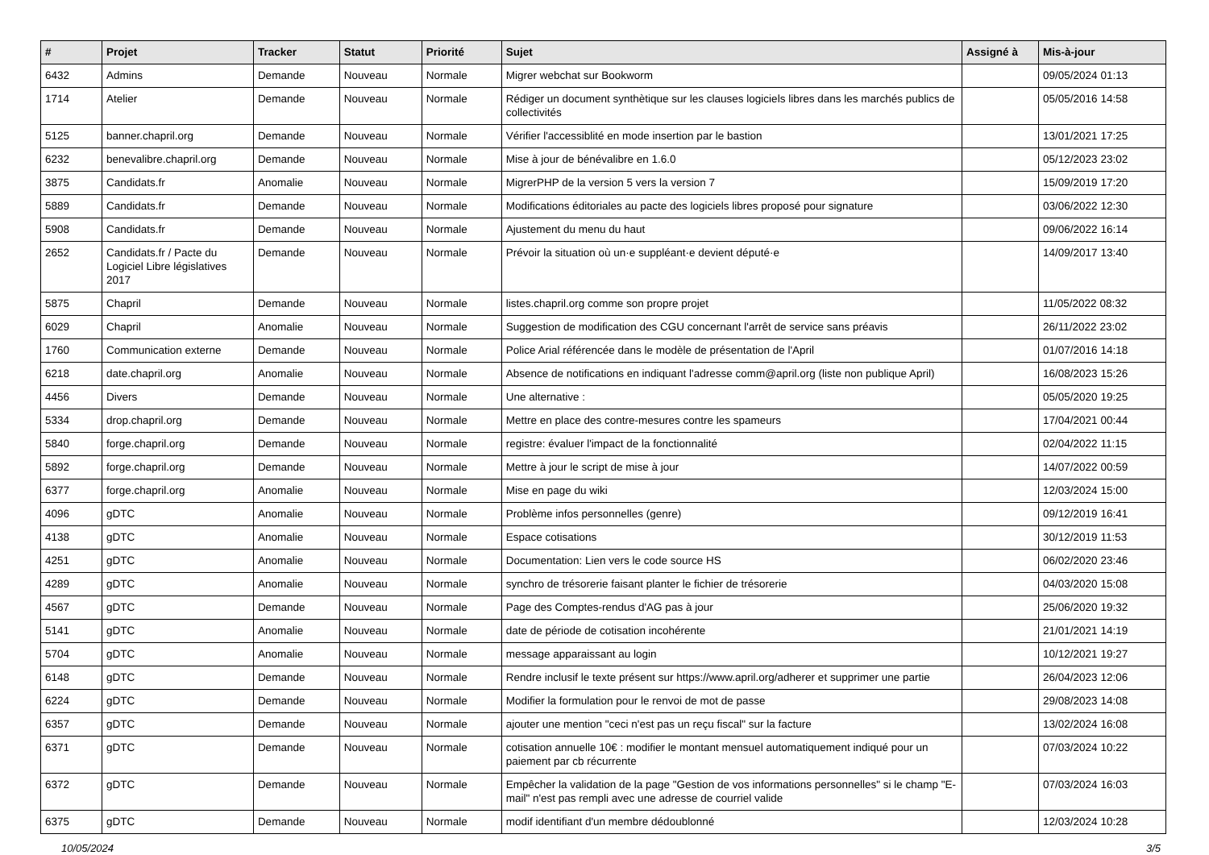| # | Projet | Tracker | Statut | Priorité | Sujet | Assigné à | Mis-à-jour |
| --- | --- | --- | --- | --- | --- | --- | --- |
| 6432 | Admins | Demande | Nouveau | Normale | Migrer webchat sur Bookworm | | 09/05/2024 01:13 |
| 1714 | Atelier | Demande | Nouveau | Normale | Rédiger un document synthètique sur les clauses logiciels libres dans les marchés publics de collectivités | | 05/05/2016 14:58 |
| 5125 | banner.chapril.org | Demande | Nouveau | Normale | Vérifier l'accessiblité en mode insertion par le bastion | | 13/01/2021 17:25 |
| 6232 | benevalibre.chapril.org | Demande | Nouveau | Normale | Mise à jour de bénévalibre en 1.6.0 | | 05/12/2023 23:02 |
| 3875 | Candidats.fr | Anomalie | Nouveau | Normale | MigrerPHP de la version 5 vers la version 7 | | 15/09/2019 17:20 |
| 5889 | Candidats.fr | Demande | Nouveau | Normale | Modifications éditoriales au pacte des logiciels libres proposé pour signature | | 03/06/2022 12:30 |
| 5908 | Candidats.fr | Demande | Nouveau | Normale | Ajustement du menu du haut | | 09/06/2022 16:14 |
| 2652 | Candidats.fr / Pacte du Logiciel Libre législatives 2017 | Demande | Nouveau | Normale | Prévoir la situation où un·e suppléant·e devient député·e | | 14/09/2017 13:40 |
| 5875 | Chapril | Demande | Nouveau | Normale | listes.chapril.org comme son propre projet | | 11/05/2022 08:32 |
| 6029 | Chapril | Anomalie | Nouveau | Normale | Suggestion de modification des CGU concernant l'arrêt de service sans préavis | | 26/11/2022 23:02 |
| 1760 | Communication externe | Demande | Nouveau | Normale | Police Arial référencée dans le modèle de présentation de l'April | | 01/07/2016 14:18 |
| 6218 | date.chapril.org | Anomalie | Nouveau | Normale | Absence de notifications en indiquant l'adresse comm@april.org (liste non publique April) | | 16/08/2023 15:26 |
| 4456 | Divers | Demande | Nouveau | Normale | Une alternative : | | 05/05/2020 19:25 |
| 5334 | drop.chapril.org | Demande | Nouveau | Normale | Mettre en place des contre-mesures contre les spameurs | | 17/04/2021 00:44 |
| 5840 | forge.chapril.org | Demande | Nouveau | Normale | registre: évaluer l'impact de la fonctionnalité | | 02/04/2022 11:15 |
| 5892 | forge.chapril.org | Demande | Nouveau | Normale | Mettre à jour le script de mise à jour | | 14/07/2022 00:59 |
| 6377 | forge.chapril.org | Anomalie | Nouveau | Normale | Mise en page du wiki | | 12/03/2024 15:00 |
| 4096 | gDTC | Anomalie | Nouveau | Normale | Problème infos personnelles (genre) | | 09/12/2019 16:41 |
| 4138 | gDTC | Anomalie | Nouveau | Normale | Espace cotisations | | 30/12/2019 11:53 |
| 4251 | gDTC | Anomalie | Nouveau | Normale | Documentation: Lien vers le code source HS | | 06/02/2020 23:46 |
| 4289 | gDTC | Anomalie | Nouveau | Normale | synchro de trésorerie faisant planter le fichier de trésorerie | | 04/03/2020 15:08 |
| 4567 | gDTC | Demande | Nouveau | Normale | Page des Comptes-rendus d'AG pas à jour | | 25/06/2020 19:32 |
| 5141 | gDTC | Anomalie | Nouveau | Normale | date de période de cotisation incohérente | | 21/01/2021 14:19 |
| 5704 | gDTC | Anomalie | Nouveau | Normale | message apparaissant au login | | 10/12/2021 19:27 |
| 6148 | gDTC | Demande | Nouveau | Normale | Rendre inclusif le texte présent sur https://www.april.org/adherer et supprimer une partie | | 26/04/2023 12:06 |
| 6224 | gDTC | Demande | Nouveau | Normale | Modifier la formulation pour le renvoi de mot de passe | | 29/08/2023 14:08 |
| 6357 | gDTC | Demande | Nouveau | Normale | ajouter une mention "ceci n'est pas un reçu fiscal" sur la facture | | 13/02/2024 16:08 |
| 6371 | gDTC | Demande | Nouveau | Normale | cotisation annuelle 10€ : modifier le montant mensuel automatiquement indiqué pour un paiement par cb récurrente | | 07/03/2024 10:22 |
| 6372 | gDTC | Demande | Nouveau | Normale | Empêcher la validation de la page "Gestion de vos informations personnelles" si le champ "E-mail" n'est pas rempli avec une adresse de courriel valide | | 07/03/2024 16:03 |
| 6375 | gDTC | Demande | Nouveau | Normale | modif identifiant d'un membre dédoublonné | | 12/03/2024 10:28 |
10/05/2024 3/5